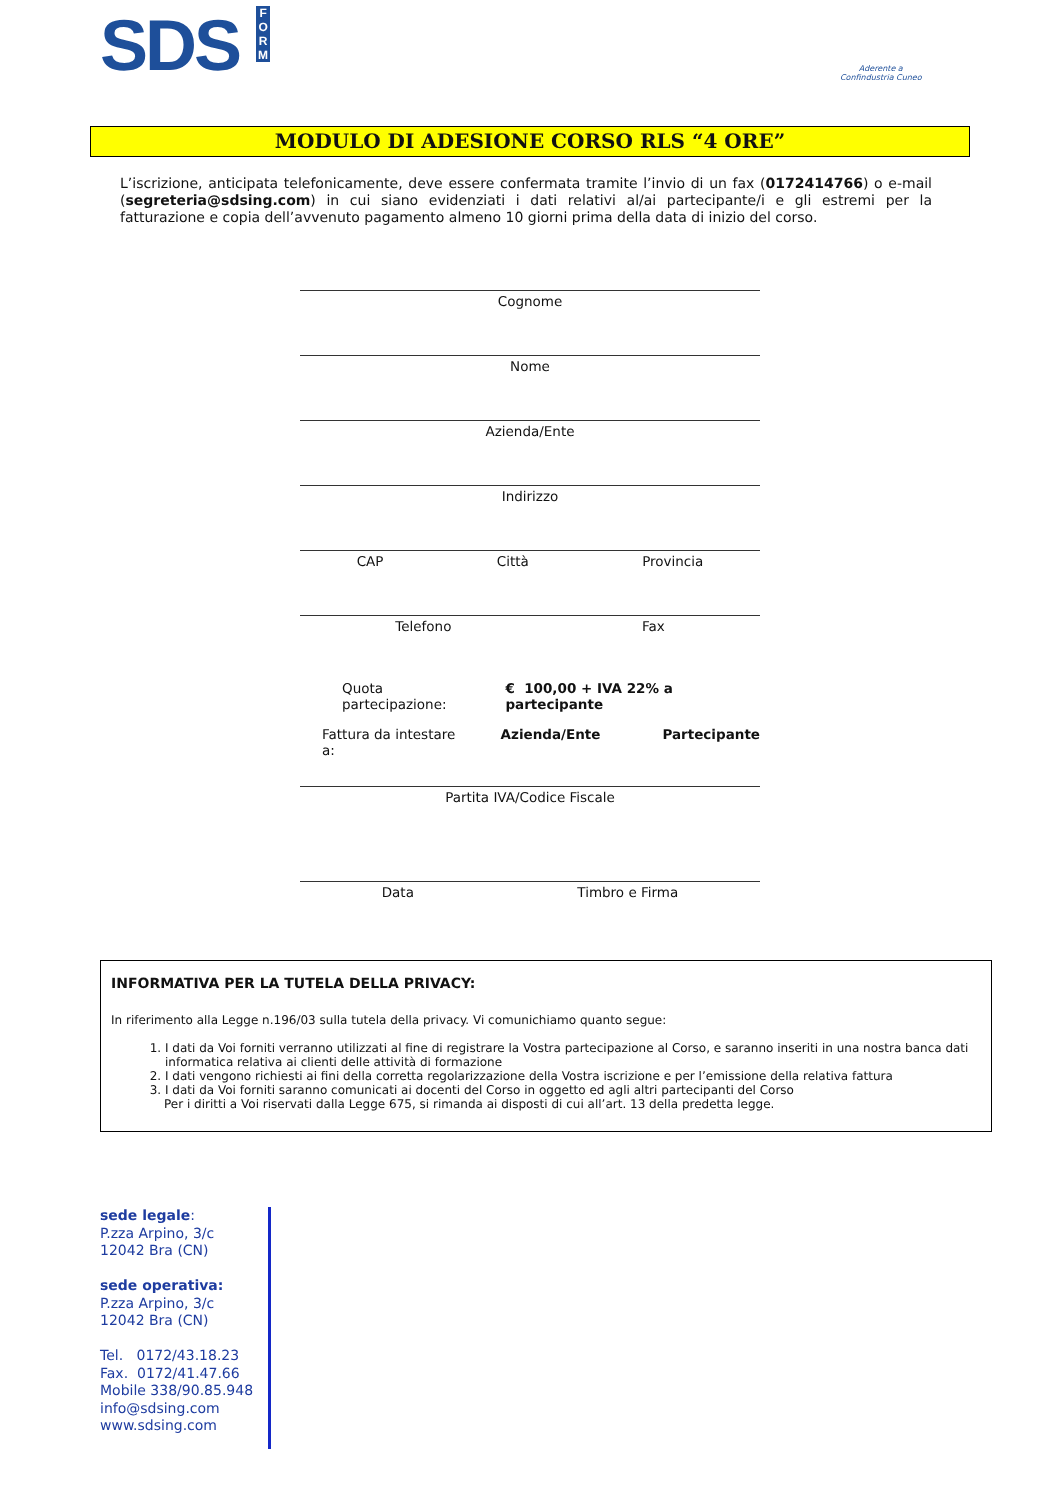SDS F O R M
Aderente a
Confindustria Cuneo
MODULO DI ADESIONE CORSO RLS “4 ORE”
L’iscrizione, anticipata telefonicamente, deve essere confermata tramite l’invio di un fax (0172414766) o e-mail (segreteria@sdsing.com) in cui siano evidenziati i dati relativi al/ai partecipante/i e gli estremi per la fatturazione e copia dell’avvenuto pagamento almeno 10 giorni prima della data di inizio del corso.
Cognome
Nome
Azienda/Ente
Indirizzo
CAP Città Provincia
Telefono Fax
Quota partecipazione: € 100,00 + IVA 22% a partecipante
Fattura da intestare a: Azienda/Ente Partecipante
Partita IVA/Codice Fiscale
Data Timbro e Firma
INFORMATIVA PER LA TUTELA DELLA PRIVACY:
In riferimento alla Legge n.196/03 sulla tutela della privacy. Vi comunichiamo quanto segue:
1. I dati da Voi forniti verranno utilizzati al fine di registrare la Vostra partecipazione al Corso, e saranno inseriti in una nostra banca dati informatica relativa ai clienti delle attività di formazione
2. I dati vengono richiesti ai fini della corretta regolarizzazione della Vostra iscrizione e per l’emissione della relativa fattura
3. I dati da Voi forniti saranno comunicati ai docenti del Corso in oggetto ed agli altri partecipanti del Corso
Per i diritti a Voi riservati dalla Legge 675, si rimanda ai disposti di cui all’art. 13 della predetta legge.
sede legale:
P.zza Arpino, 3/c
12042 Bra (CN)
sede operativa:
P.zza Arpino, 3/c
12042 Bra (CN)
Tel. 0172/43.18.23
Fax. 0172/41.47.66
Mobile 338/90.85.948
info@sdsing.com
www.sdsing.com